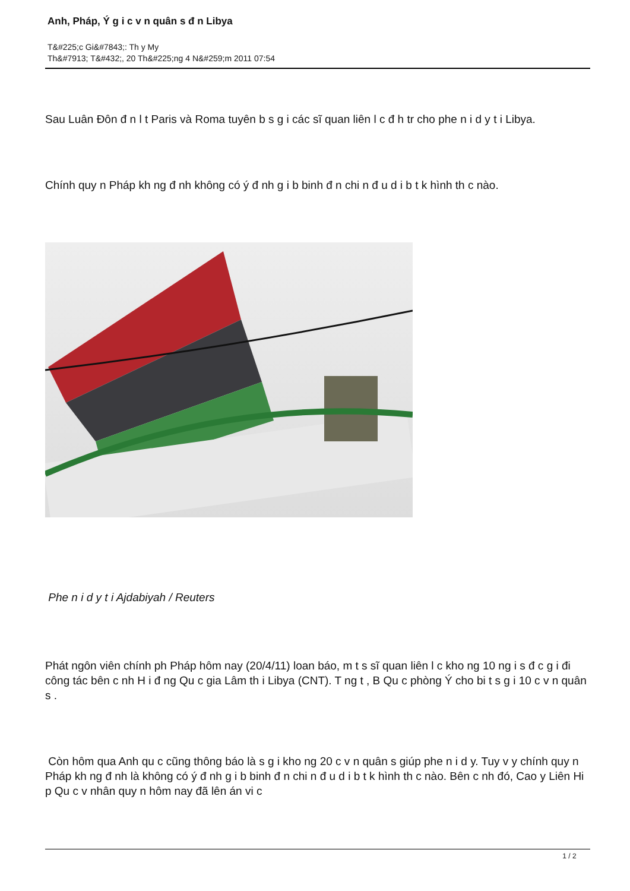Anh, Pháp, Ý g i c v n quân s đ n Libya
T&#225;c Gi&#7843;: Th y My
Th&#7913; T&#432;, 20 Th&#225;ng 4 N&#259;m 2011 07:54
Sau Luân Đôn đ n l t Paris và Roma tuyên b s g i các sĩ quan liên l c đ h tr cho phe n i d y t i Libya.
Chính quy n Pháp kh ng đ nh không có ý đ nh g i b binh đ n chi n đ u d i b t k hình th c nào.
Phe n i d y t i Ajdabiyah / Reuters
Phát ngôn viên chính ph Pháp hôm nay (20/4/11) loan báo, m t s sĩ quan liên l c kho ng 10 ng i s đ c g i đi công tác bên c nh H i đ ng Qu c gia Lâm th i Libya (CNT). T ng t , B Qu c phòng Ý cho bi t s g i 10 c v n quân s .
Còn hôm qua Anh qu c cũng thông báo là s g i kho ng 20 c v n quân s giúp phe n i d y. Tuy v y chính quy n Pháp kh ng đ nh là không có ý đ nh g i b binh đ n chi n đ u d i b t k hình th c nào. Bên c nh đó, Cao y Liên Hi p Qu c v nhân quy n hôm nay đã lên án vi c
1 / 2